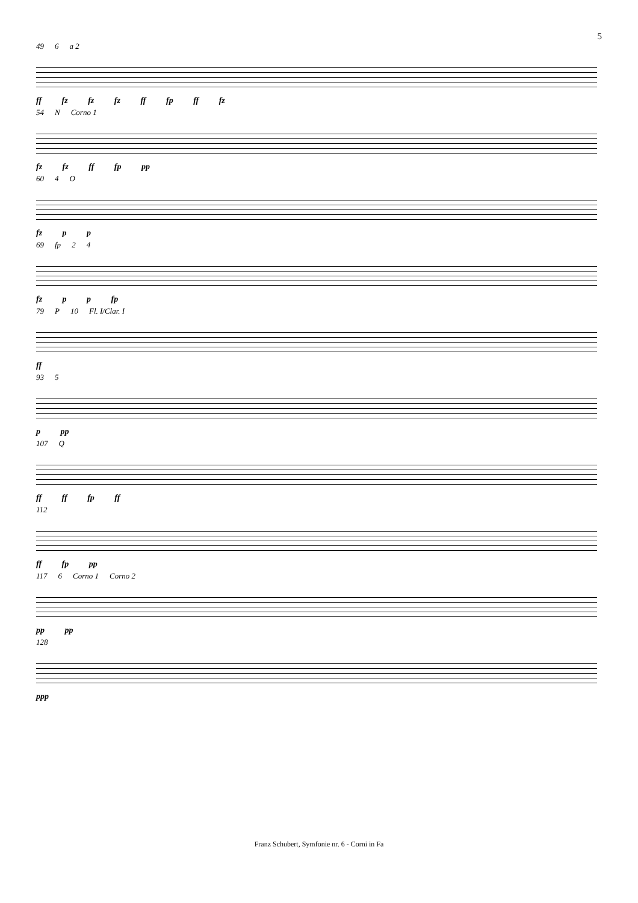5
49 6 a 2
ff fz fz fz ff fp ff fz
54 N Corno 1
fz fz ff fp pp
60 4 O
fz p p
69 fp 2 4
fz p p fp
79 P 10 Fl. I/Clar. I
ff
93 5
p pp
107 Q
ff ff fp ff
112
ff fp pp
117 6 Corno 1 Corno 2
pp pp
128
ppp
Franz Schubert, Symfonie nr. 6 - Corni in Fa